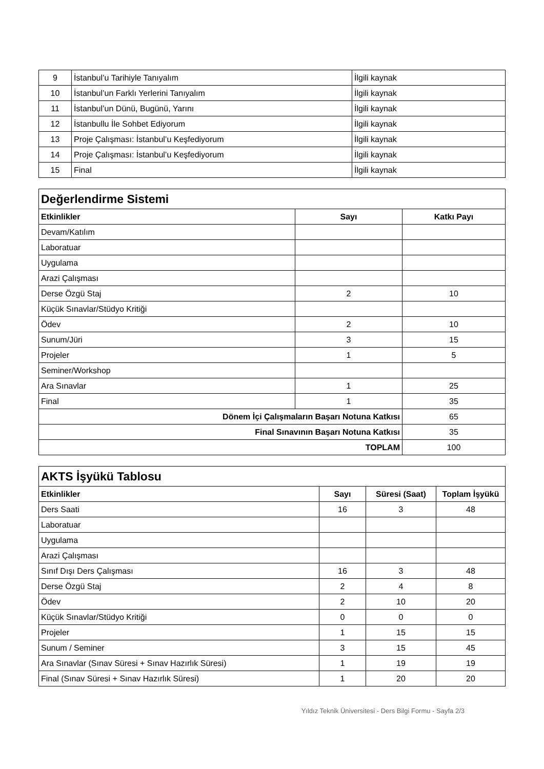| 9 | İstanbul’u Tarihiyle Tanıyalım | İlgili kaynak |
| 10 | İstanbul’un Farklı Yerlerini Tanıyalım | İlgili kaynak |
| 11 | İstanbul’un Dünü, Bugünü, Yarını | İlgili kaynak |
| 12 | İstanbullu İle Sohbet Ediyorum | İlgili kaynak |
| 13 | Proje Çalışması: İstanbul’u Keşfediyorum | İlgili kaynak |
| 14 | Proje Çalışması: İstanbul’u Keşfediyorum | İlgili kaynak |
| 15 | Final | İlgili kaynak |
| Değerlendirme Sistemi | | |
| Etkinlikler | Sayı | Katkı Payı |
| Devam/Katılım | | |
| Laboratuar | | |
| Uygulama | | |
| Arazi Çalışması | | |
| Derse Özgü Staj | 2 | 10 |
| Küçük Sınavlar/Stüdyo Kritiği | | |
| Ödev | 2 | 10 |
| Sunum/Jüri | 3 | 15 |
| Projeler | 1 | 5 |
| Seminer/Workshop | | |
| Ara Sınavlar | 1 | 25 |
| Final | 1 | 35 |
| Dönem İçi Çalışmaların Başarı Notuna Katkısı | | 65 |
| Final Sınavının Başarı Notuna Katkısı | | 35 |
| TOPLAM | | 100 |
| AKTS İşyükü Tablosu | | | |
| Etkinlikler | Sayı | Süresi (Saat) | Toplam İşyükü |
| Ders Saati | 16 | 3 | 48 |
| Laboratuar | | | |
| Uygulama | | | |
| Arazi Çalışması | | | |
| Sınıf Dışı Ders Çalışması | 16 | 3 | 48 |
| Derse Özgü Staj | 2 | 4 | 8 |
| Ödev | 2 | 10 | 20 |
| Küçük Sınavlar/Stüdyo Kritiği | 0 | 0 | 0 |
| Projeler | 1 | 15 | 15 |
| Sunum / Seminer | 3 | 15 | 45 |
| Ara Sınavlar (Sınav Süresi + Sınav Hazırlık Süresi) | 1 | 19 | 19 |
| Final (Sınav Süresi + Sınav Hazırlık Süresi) | 1 | 20 | 20 |
Yıldız Teknik Üniversitesi - Ders Bilgi Formu - Sayfa 2/3